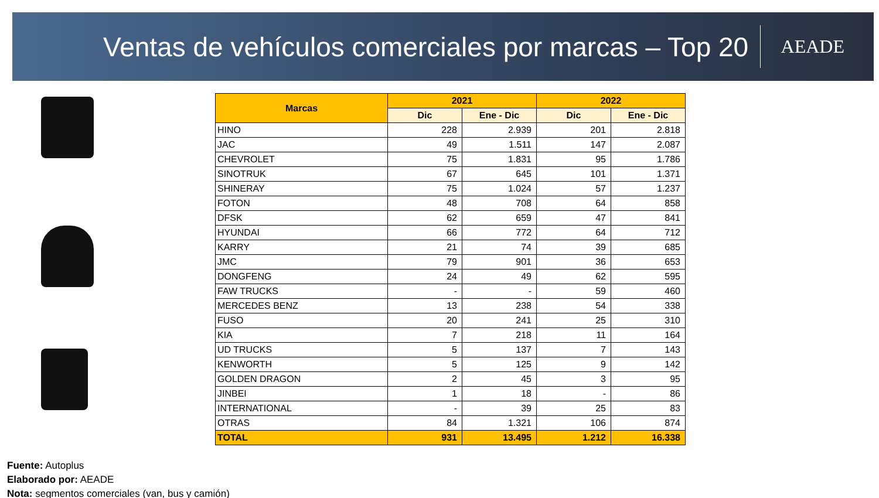Ventas de vehículos comerciales por marcas – Top 20
AEADE
| Marcas | 2021 | | 2022 | |
| --- | --- | --- | --- | --- |
| | Dic | Ene - Dic | Dic | Ene - Dic |
| HINO | 228 | 2.939 | 201 | 2.818 |
| JAC | 49 | 1.511 | 147 | 2.087 |
| CHEVROLET | 75 | 1.831 | 95 | 1.786 |
| SINOTRUK | 67 | 645 | 101 | 1.371 |
| SHINERAY | 75 | 1.024 | 57 | 1.237 |
| FOTON | 48 | 708 | 64 | 858 |
| DFSK | 62 | 659 | 47 | 841 |
| HYUNDAI | 66 | 772 | 64 | 712 |
| KARRY | 21 | 74 | 39 | 685 |
| JMC | 79 | 901 | 36 | 653 |
| DONGFENG | 24 | 49 | 62 | 595 |
| FAW TRUCKS | - | - | 59 | 460 |
| MERCEDES BENZ | 13 | 238 | 54 | 338 |
| FUSO | 20 | 241 | 25 | 310 |
| KIA | 7 | 218 | 11 | 164 |
| UD TRUCKS | 5 | 137 | 7 | 143 |
| KENWORTH | 5 | 125 | 9 | 142 |
| GOLDEN DRAGON | 2 | 45 | 3 | 95 |
| JINBEI | 1 | 18 | - | 86 |
| INTERNATIONAL | - | 39 | 25 | 83 |
| OTRAS | 84 | 1.321 | 106 | 874 |
| TOTAL | 931 | 13.495 | 1.212 | 16.338 |
Fuente: Autoplus
Elaborado por: AEADE
Nota: segmentos comerciales (van, bus y camión)